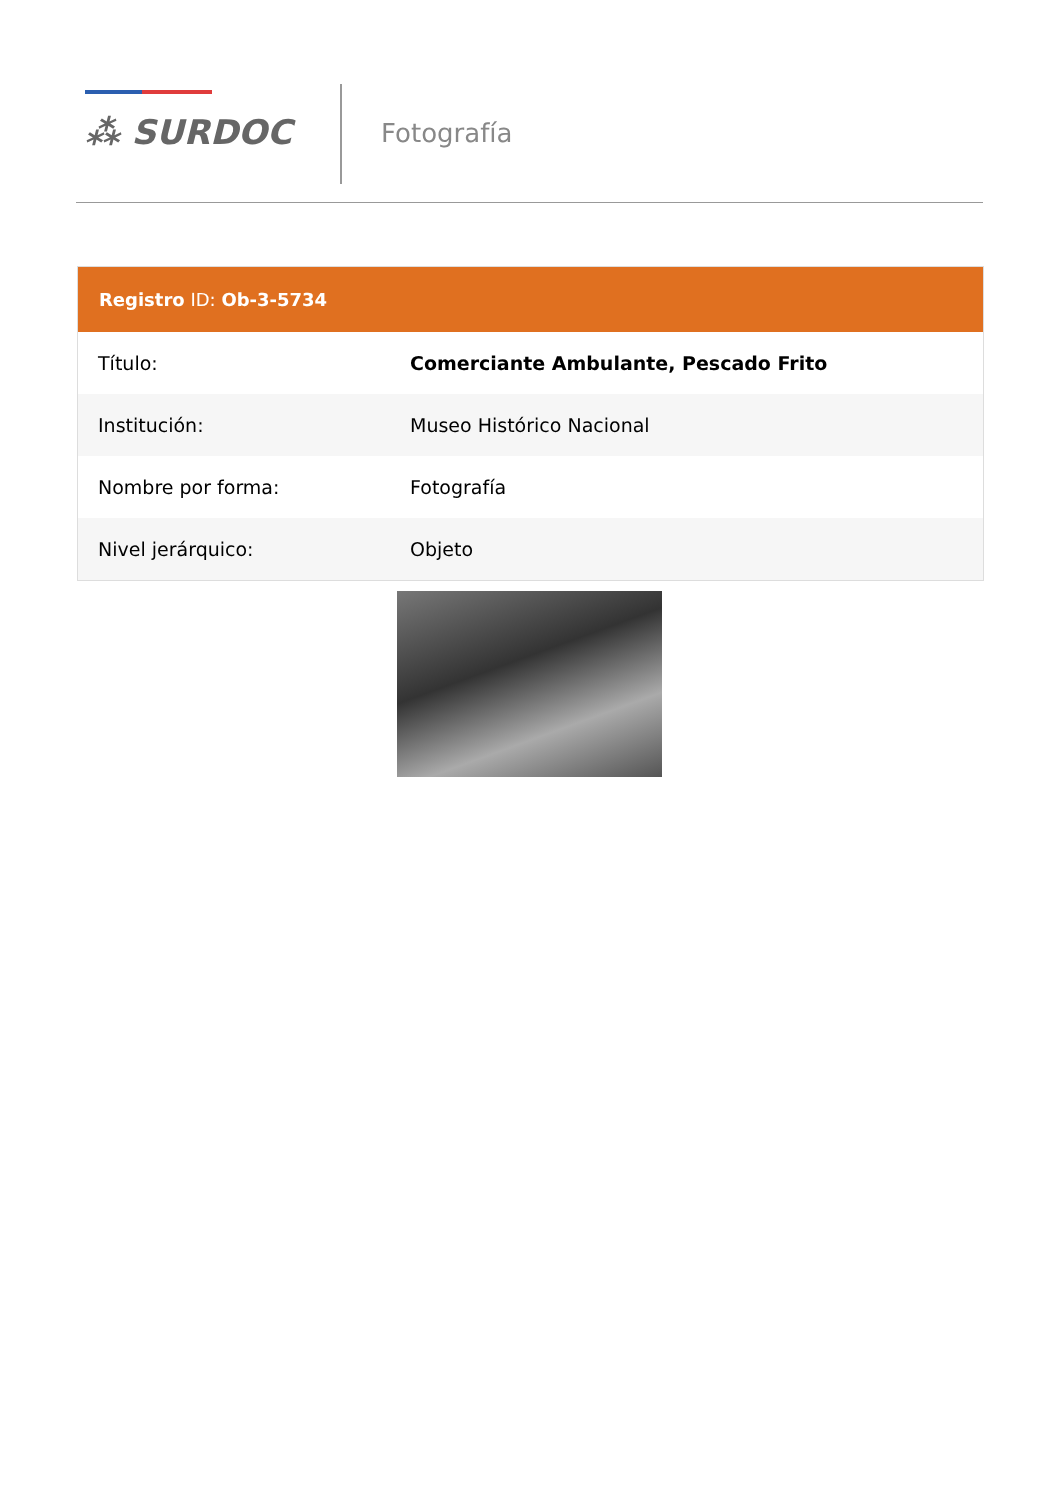⁂ SURDOC Fotografía
Registro ID: Ob-3-5734
| Título: | Comerciante Ambulante, Pescado Frito |
| Institución: | Museo Histórico Nacional |
| Nombre por forma: | Fotografía |
| Nivel jerárquico: | Objeto |